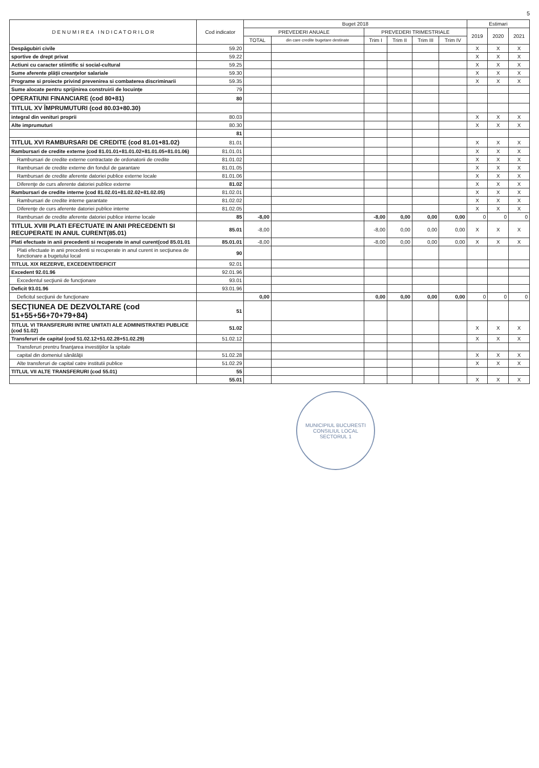5
| D E N U M I R E A I N D I C A T O R I L O R | Cod indicator | Buget 2018 | | | | | | Estimari | | |
| --- | --- | --- | --- | --- | --- | --- | --- | --- | --- | --- |
| | | PREVEDERI ANUALE | | PREVEDERI TRIMESTRIALE | | | | 2019 | 2020 | 2021 |
| | | TOTAL | din care credite bugetare destinate | Trim I | Trim II | Trim III | Trim IV | | | |
| Despăgubiri civile | 59.20 | | | | | | | X | X | X |
| sportive de drept privat | 59.22 | | | | | | | X | X | X |
| Actiuni cu caracter stiintific si social-cultural | 59.25 | | | | | | | X | X | X |
| Sume aferente plăţii creanţelor salariale | 59.30 | | | | | | | X | X | X |
| Programe si proiecte privind prevenirea si combaterea discriminarii | 59.35 | | | | | | | X | X | X |
| Sume alocate pentru sprijinirea construirii de locuinţe | 79 | | | | | | | | | |
| OPERATIUNI FINANCIARE (cod 80+81) | 80 | | | | | | | | | |
| TITLUL XV ÎMPRUMUTURI (cod 80.03+80.30) | | | | | | | | | | |
| integral din venituri proprii | 80.03 | | | | | | | X | X | X |
| Alte imprumuturi | 80.30 | | | | | | | X | X | X |
| | 81 | | | | | | | | | |
| TITLUL XVI RAMBURSARI DE CREDITE (cod 81.01+81.02) | 81.01 | | | | | | | X | X | X |
| Rambursari de credite externe (cod 81.01.01+81.01.02+81.01.05+81.01.06) | 81.01.01 | | | | | | | X | X | X |
| Rambursari de credite externe contractate de ordonatorii de credite | 81.01.02 | | | | | | | X | X | X |
| Rambursari de credite externe din fondul de garantare | 81.01.05 | | | | | | | X | X | X |
| Rambursari de credite aferente datoriei publice externe locale | 81.01.06 | | | | | | | X | X | X |
| Diferenţe de curs aferente datoriei publice externe | 81.02 | | | | | | | X | X | X |
| Rambursari de credite interne (cod 81.02.01+81.02.02+81.02.05) | 81.02.01 | | | | | | | X | X | X |
| Rambursari de credite interne garantate | 81.02.02 | | | | | | | X | X | X |
| Diferenţe de curs aferente datoriei publice interne | 81.02.05 | | | | | | | X | X | X |
| Rambursari de credite aferente datoriei publice interne locale | 85 | -8,00 | | -8,00 | 0,00 | 0,00 | 0,00 | 0 | 0 | 0 |
| TITLUL XVIII PLATI EFECTUATE IN ANII PRECEDENTI SI RECUPERATE IN ANUL CURENT(85.01) | 85.01 | -8,00 | | -8,00 | 0,00 | 0,00 | 0,00 | X | X | X |
| Plati efectuate in anii precedenti si recuperate in anul curent(cod 85.01.01 | 85.01.01 | -8,00 | | -8,00 | 0,00 | 0,00 | 0,00 | X | X | X |
| Plati efectuate in anii precedenti si recuperate in anul curent in secţiunea de functionare a bugetului local | 90 | | | | | | | | | |
| TITLUL XIX REZERVE, EXCEDENT/DEFICIT | 92.01 | | | | | | | | | |
| Excedent 92.01.96 | 92.01.96 | | | | | | | | | |
| Excedentul secţiunii de funcţionare | 93.01 | | | | | | | | | |
| Deficit 93.01.96 | 93.01.96 | | | | | | | | | |
| Deficitul secţiunii de funcţionare | | 0,00 | | 0,00 | 0,00 | 0,00 | 0,00 | 0 | 0 | 0 |
| SECŢIUNEA DE DEZVOLTARE (cod 51+55+56+70+79+84) | 51 | | | | | | | | | |
| TITLUL VI TRANSFERURI INTRE UNITATI ALE ADMINISTRATIEI PUBLICE (cod 51.02) | 51.02 | | | | | | | X | X | X |
| Transferuri de capital (cod 51.02.12+51.02.28+51.02.29) | 51.02.12 | | | | | | | X | X | X |
| Transferuri prentru finanţarea investiţiilor la spitale | | | | | | | | | | |
| capital din domeniul sănătăţii | 51.02.28 | | | | | | | X | X | X |
| Alte transferuri de capital catre institutii publice | 51.02.29 | | | | | | | X | X | X |
| TITLUL VII ALTE TRANSFERURI (cod 55.01) | 55 | | | | | | | | | |
| | 55.01 | | | | | | | X | X | X |
MUNICIPIUL BUCURESTI
CONSILIUL LOCAL
SECTORUL 1